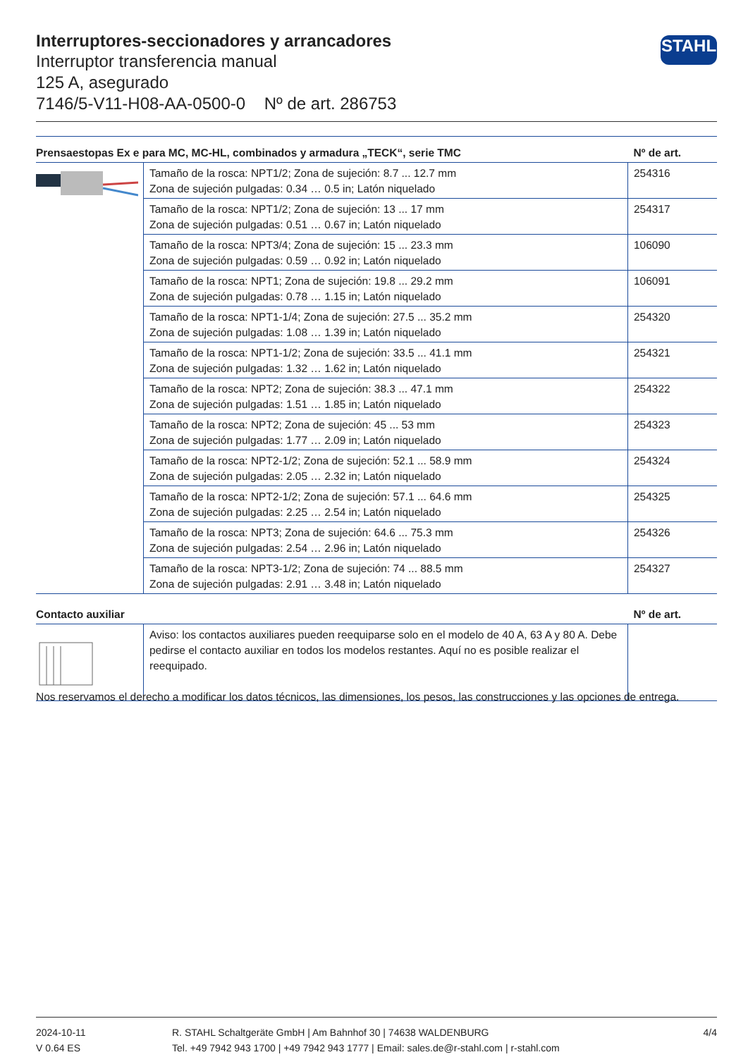Interruptores-seccionadores y arrancadores
Interruptor transferencia manual
125 A, asegurado
7146/5-V11-H08-AA-0500-0 Nº de art. 286753
STAHL
| Prensaestopas Ex e para MC, MC-HL, combinados y armadura „TECK“, serie TMC | | Nº de art. |
| --- | --- | --- |
| | Tamaño de la rosca: NPT1/2; Zona de sujeción: 8.7 ... 12.7 mm Zona de sujeción pulgadas: 0.34 … 0.5 in; Latón niquelado | 254316 |
| | Tamaño de la rosca: NPT1/2; Zona de sujeción: 13 ... 17 mm Zona de sujeción pulgadas: 0.51 … 0.67 in; Latón niquelado | 254317 |
| | Tamaño de la rosca: NPT3/4; Zona de sujeción: 15 ... 23.3 mm Zona de sujeción pulgadas: 0.59 … 0.92 in; Latón niquelado | 106090 |
| | Tamaño de la rosca: NPT1; Zona de sujeción: 19.8 ... 29.2 mm Zona de sujeción pulgadas: 0.78 … 1.15 in; Latón niquelado | 106091 |
| | Tamaño de la rosca: NPT1-1/4; Zona de sujeción: 27.5 ... 35.2 mm Zona de sujeción pulgadas: 1.08 … 1.39 in; Latón niquelado | 254320 |
| | Tamaño de la rosca: NPT1-1/2; Zona de sujeción: 33.5 ... 41.1 mm Zona de sujeción pulgadas: 1.32 … 1.62 in; Latón niquelado | 254321 |
| | Tamaño de la rosca: NPT2; Zona de sujeción: 38.3 ... 47.1 mm Zona de sujeción pulgadas: 1.51 … 1.85 in; Latón niquelado | 254322 |
| | Tamaño de la rosca: NPT2; Zona de sujeción: 45 ... 53 mm Zona de sujeción pulgadas: 1.77 … 2.09 in; Latón niquelado | 254323 |
| | Tamaño de la rosca: NPT2-1/2; Zona de sujeción: 52.1 ... 58.9 mm Zona de sujeción pulgadas: 2.05 … 2.32 in; Latón niquelado | 254324 |
| | Tamaño de la rosca: NPT2-1/2; Zona de sujeción: 57.1 ... 64.6 mm Zona de sujeción pulgadas: 2.25 … 2.54 in; Latón niquelado | 254325 |
| | Tamaño de la rosca: NPT3; Zona de sujeción: 64.6 ... 75.3 mm Zona de sujeción pulgadas: 2.54 … 2.96 in; Latón niquelado | 254326 |
| | Tamaño de la rosca: NPT3-1/2; Zona de sujeción: 74 ... 88.5 mm Zona de sujeción pulgadas: 2.91 … 3.48 in; Latón niquelado | 254327 |
| Contacto auxiliar | | Nº de art. |
| | Aviso: los contactos auxiliares pueden reequiparse solo en el modelo de 40 A, 63 A y 80 A. Debe pedirse el contacto auxiliar en todos los modelos restantes. Aquí no es posible realizar el reequipado. | |
Nos reservamos el derecho a modificar los datos técnicos, las dimensiones, los pesos, las construcciones y las opciones de entrega.
2024-10-11
V 0.64 ES
R. STAHL Schaltgeräte GmbH | Am Bahnhof 30 | 74638 WALDENBURG
Tel. +49 7942 943 1700 | +49 7942 943 1777 | Email: sales.de@r-stahl.com | r-stahl.com
4/4